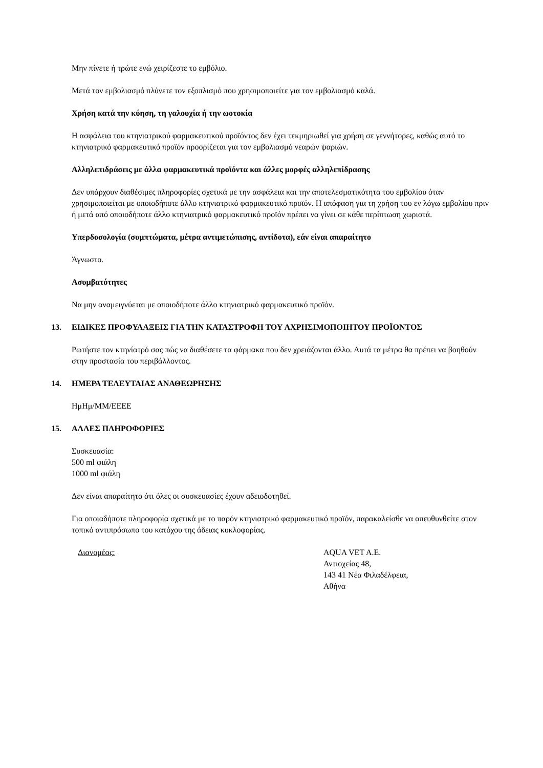Μην πίνετε ή τρώτε ενώ χειρίζεστε το εμβόλιο.
Μετά τον εμβολιασμό πλύνετε τον εξοπλισμό που χρησιμοποιείτε για τον εμβολιασμό καλά.
Χρήση κατά την κύηση, τη γαλουχία ή την ωοτοκία
Η ασφάλεια του κτηνιατρικού φαρμακευτικού προϊόντος δεν έχει τεκμηριωθεί για χρήση σε γεννήτορες, καθώς αυτό το κτηνιατρικό φαρμακευτικό προϊόν προορίζεται για τον εμβολιασμό νεαρών ψαριών.
Αλληλεπιδράσεις με άλλα φαρμακευτικά προϊόντα και άλλες μορφές αλληλεπίδρασης
Δεν υπάρχουν διαθέσιμες πληροφορίες σχετικά με την ασφάλεια και την αποτελεσματικότητα του εμβολίου όταν χρησιμοποιείται με οποιοδήποτε άλλο κτηνιατρικό φαρμακευτικό προϊόν. Η απόφαση για τη χρήση του εν λόγω εμβολίου πριν ή μετά από οποιοδήποτε άλλο κτηνιατρικό φαρμακευτικό προϊόν πρέπει να γίνει σε κάθε περίπτωση χωριστά.
Υπερδοσολογία (συμπτώματα, μέτρα αντιμετώπισης, αντίδοτα), εάν είναι απαραίτητο
Άγνωστο.
Ασυμβατότητες
Να μην αναμειγνύεται με οποιοδήποτε άλλο κτηνιατρικό φαρμακευτικό προϊόν.
13. ΕΙΔΙΚΕΣ ΠΡΟΦΥΛΑΞΕΙΣ ΓΙΑ ΤΗΝ ΚΑΤΑΣΤΡΟΦΗ ΤΟΥ ΑΧΡΗΣΙΜΟΠΟΙΗΤΟΥ ΠΡΟΪΟΝΤΟΣ
Ρωτήστε τον κτηνίατρό σας πώς να διαθέσετε τα φάρμακα που δεν χρειάζονται άλλο. Αυτά τα μέτρα θα πρέπει να βοηθούν στην προστασία του περιβάλλοντος.
14. ΗΜΕΡΑ ΤΕΛΕΥΤΑΙΑΣ ΑΝΑΘΕΩΡΗΣΗΣ
ΗμΗμ/ΜΜ/ΕΕΕΕ
15. ΑΛΛΕΣ ΠΛΗΡΟΦΟΡΙΕΣ
Συσκευασία:
500 ml φιάλη
1000 ml φιάλη
Δεν είναι απαραίτητο ότι όλες οι συσκευασίες έχουν αδειοδοτηθεί.
Για οποιαδήποτε πληροφορία σχετικά με το παρόν κτηνιατρικό φαρμακευτικό προϊόν, παρακαλείσθε να απευθυνθείτε στον τοπικό αντιπρόσωπο του κατόχου της άδειας κυκλοφορίας.
Διανομέας: AQUA VET A.E.
Αντιοχείας 48,
143 41 Νέα Φιλαδέλφεια,
Αθήνα